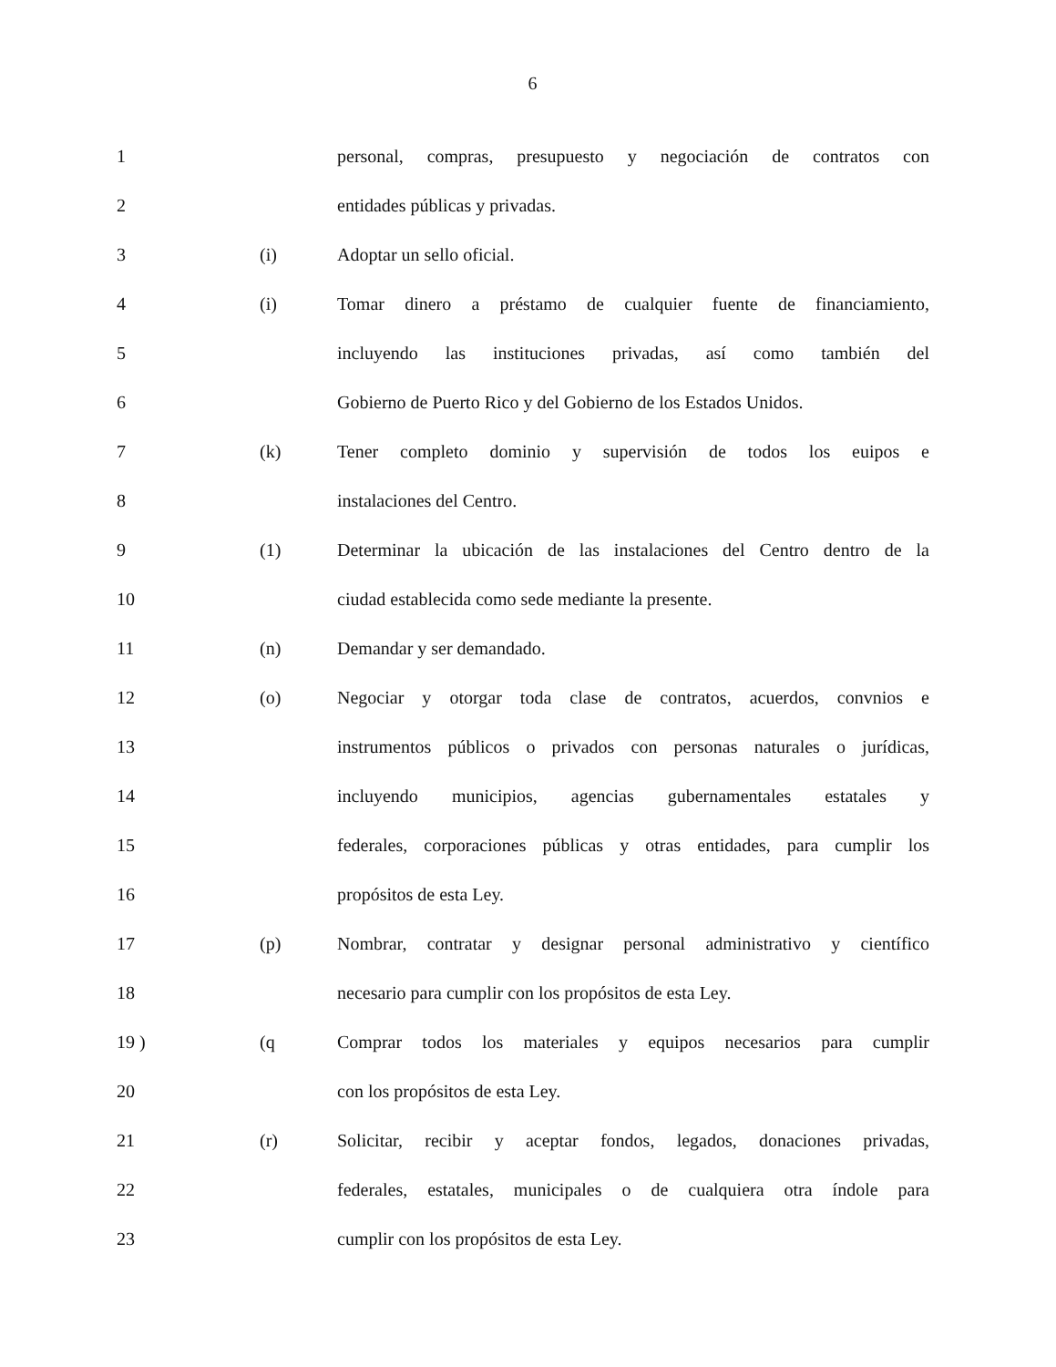6
1 personal, compras, presupuesto y negociación de contratos con
2 entidades públicas y privadas.
3 (i) Adoptar un sello oficial.
4 (i) Tomar dinero a préstamo de cualquier fuente de financiamiento,
5 incluyendo las instituciones privadas, así como también del
6 Gobierno de Puerto Rico y del Gobierno de los Estados Unidos.
7 (k) Tener completo dominio y supervisión de todos los euipos e
8 instalaciones del Centro.
9 (1) Determinar la ubicación de las instalaciones del Centro dentro de la
10 ciudad establecida como sede mediante la presente.
11 (n) Demandar y ser demandado.
12 (o) Negociar y otorgar toda clase de contratos, acuerdos, convnios e
13 instrumentos públicos o privados con personas naturales o jurídicas,
14 incluyendo municipios, agencias gubernamentales estatales y
15 federales, corporaciones públicas y otras entidades, para cumplir los
16 propósitos de esta Ley.
17 (p) Nombrar, contratar y designar personal administrativo y científico
18 necesario para cumplir con los propósitos de esta Ley.
19 ) (q Comprar todos los materiales y equipos necesarios para cumplir
20 con los propósitos de esta Ley.
21 (r) Solicitar, recibir y aceptar fondos, legados, donaciones privadas,
22 federales, estatales, municipales o de cualquiera otra índole para
23 cumplir con los propósitos de esta Ley.